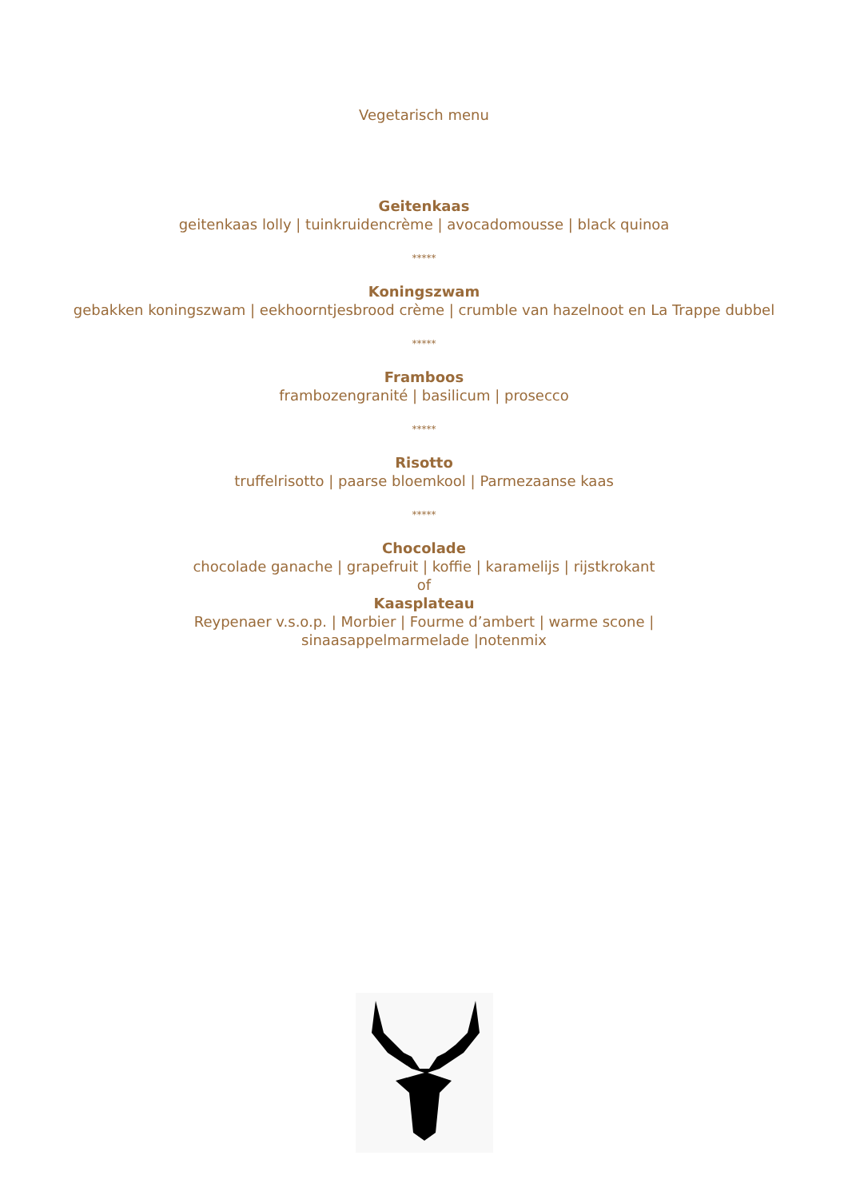Vegetarisch menu
Geitenkaas
geitenkaas lolly | tuinkruidencrème | avocadomousse | black quinoa
*****
Koningszwam
gebakken koningszwam | eekhoorntjesbrood crème | crumble van hazelnoot en La Trappe dubbel
*****
Framboos
frambozengranité | basilicum | prosecco
*****
Risotto
truffelrisotto | paarse bloemkool | Parmezaanse kaas
*****
Chocolade
chocolade ganache | grapefruit | koffie | karamelijs | rijstkrokant
of
Kaasplateau
Reypenaer v.s.o.p. | Morbier | Fourme d’ambert | warme scone |
sinaasappelmarmelade |notenmix